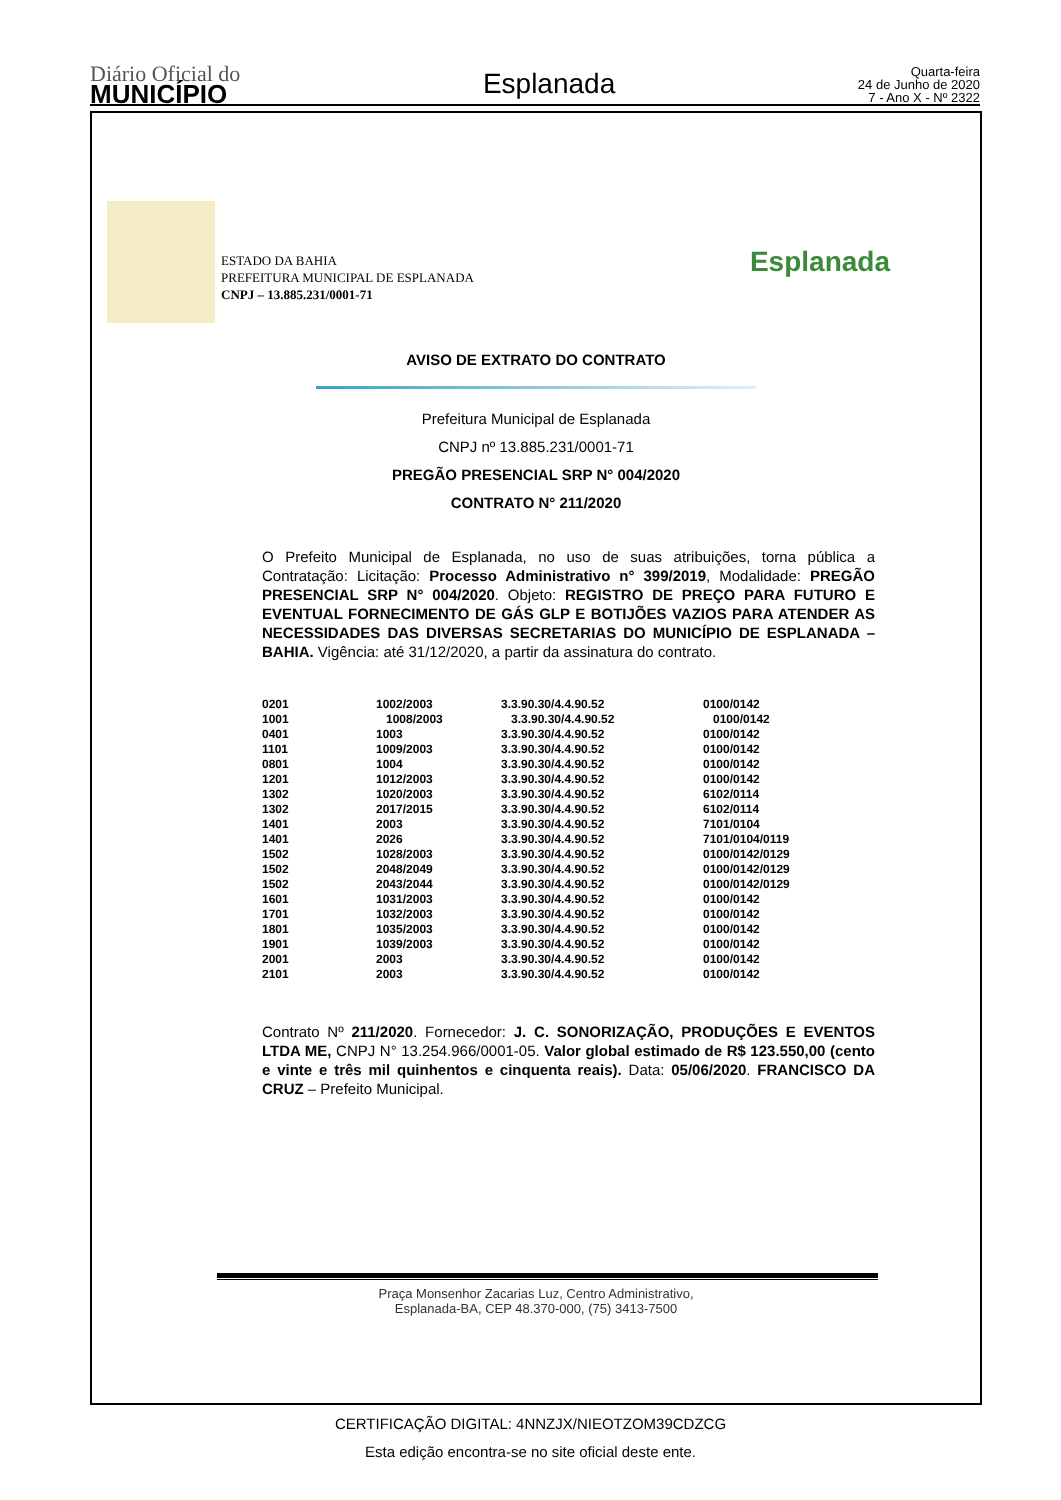Diário Oficial do
MUNICÍPIO
Esplanada
Quarta-feira
24 de Junho de 2020
7 - Ano X - Nº 2322
ESTADO DA BAHIA
PREFEITURA MUNICIPAL DE ESPLANADA
CNPJ – 13.885.231/0001-71
Esplanada
AVISO DE EXTRATO DO CONTRATO
Prefeitura Municipal de Esplanada
CNPJ nº 13.885.231/0001-71
PREGÃO PRESENCIAL SRP N° 004/2020
CONTRATO N° 211/2020
O Prefeito Municipal de Esplanada, no uso de suas atribuições, torna pública a Contratação: Licitação: Processo Administrativo n° 399/2019, Modalidade: PREGÃO PRESENCIAL SRP N° 004/2020. Objeto: REGISTRO DE PREÇO PARA FUTURO E EVENTUAL FORNECIMENTO DE GÁS GLP E BOTIJÕES VAZIOS PARA ATENDER AS NECESSIDADES DAS DIVERSAS SECRETARIAS DO MUNICÍPIO DE ESPLANADA – BAHIA. Vigência: até 31/12/2020, a partir da assinatura do contrato.
| 0201 | 1002/2003 | 3.3.90.30/4.4.90.52 | 0100/0142 |
| 1001 | 1008/2003 | 3.3.90.30/4.4.90.52 | 0100/0142 |
| 0401 | 1003 | 3.3.90.30/4.4.90.52 | 0100/0142 |
| 1101 | 1009/2003 | 3.3.90.30/4.4.90.52 | 0100/0142 |
| 0801 | 1004 | 3.3.90.30/4.4.90.52 | 0100/0142 |
| 1201 | 1012/2003 | 3.3.90.30/4.4.90.52 | 0100/0142 |
| 1302 | 1020/2003 | 3.3.90.30/4.4.90.52 | 6102/0114 |
| 1302 | 2017/2015 | 3.3.90.30/4.4.90.52 | 6102/0114 |
| 1401 | 2003 | 3.3.90.30/4.4.90.52 | 7101/0104 |
| 1401 | 2026 | 3.3.90.30/4.4.90.52 | 7101/0104/0119 |
| 1502 | 1028/2003 | 3.3.90.30/4.4.90.52 | 0100/0142/0129 |
| 1502 | 2048/2049 | 3.3.90.30/4.4.90.52 | 0100/0142/0129 |
| 1502 | 2043/2044 | 3.3.90.30/4.4.90.52 | 0100/0142/0129 |
| 1601 | 1031/2003 | 3.3.90.30/4.4.90.52 | 0100/0142 |
| 1701 | 1032/2003 | 3.3.90.30/4.4.90.52 | 0100/0142 |
| 1801 | 1035/2003 | 3.3.90.30/4.4.90.52 | 0100/0142 |
| 1901 | 1039/2003 | 3.3.90.30/4.4.90.52 | 0100/0142 |
| 2001 | 2003 | 3.3.90.30/4.4.90.52 | 0100/0142 |
| 2101 | 2003 | 3.3.90.30/4.4.90.52 | 0100/0142 |
Contrato Nº 211/2020. Fornecedor: J. C. SONORIZAÇÃO, PRODUÇÕES E EVENTOS LTDA ME, CNPJ N° 13.254.966/0001-05. Valor global estimado de R$ 123.550,00 (cento e vinte e três mil quinhentos e cinquenta reais). Data: 05/06/2020. FRANCISCO DA CRUZ – Prefeito Municipal.
Praça Monsenhor Zacarias Luz, Centro Administrativo,
Esplanada-BA, CEP 48.370-000, (75) 3413-7500
CERTIFICAÇÃO DIGITAL: 4NNZJX/NIEOTZOM39CDZCG
Esta edição encontra-se no site oficial deste ente.